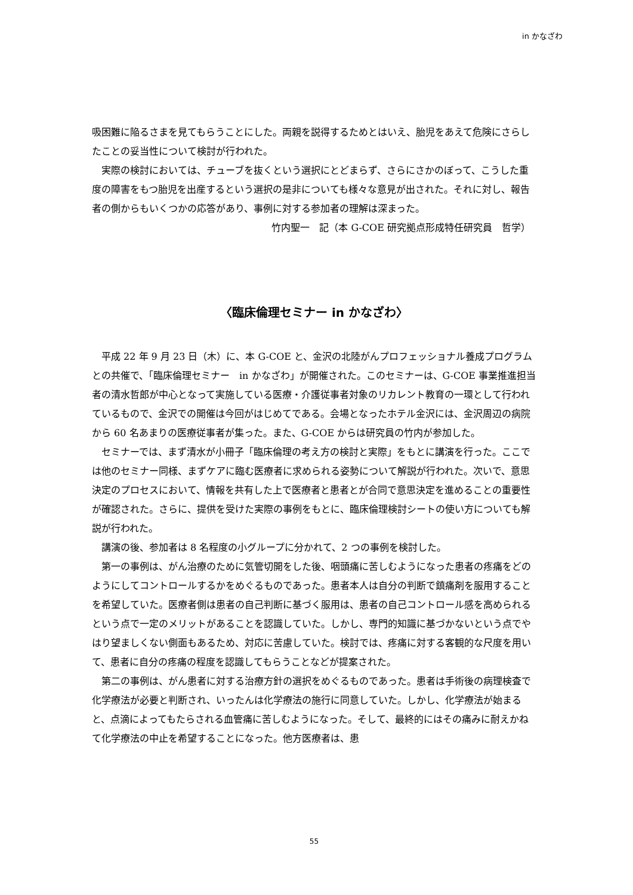in かなざわ
吸困難に陥るさまを見てもらうことにした。両親を説得するためとはいえ、胎児をあえて危険にさらしたことの妥当性について検討が行われた。
実際の検討においては、チューブを抜くという選択にとどまらず、さらにさかのぼって、こうした重度の障害をもつ胎児を出産するという選択の是非についても様々な意見が出された。それに対し、報告者の側からもいくつかの応答があり、事例に対する参加者の理解は深まった。
竹内聖一　記（本 G-COE 研究拠点形成特任研究員　哲学）
〈臨床倫理セミナー in かなざわ〉
平成 22 年 9 月 23 日（木）に、本 G-COE と、金沢の北陸がんプロフェッショナル養成プログラムとの共催で、「臨床倫理セミナー　in かなざわ」が開催された。このセミナーは、G-COE 事業推進担当者の清水哲郎が中心となって実施している医療・介護従事者対象のリカレント教育の一環として行われているもので、金沢での開催は今回がはじめてである。会場となったホテル金沢には、金沢周辺の病院から 60 名あまりの医療従事者が集った。また、G-COE からは研究員の竹内が参加した。
セミナーでは、まず清水が小冊子「臨床倫理の考え方の検討と実際」をもとに講演を行った。ここでは他のセミナー同様、まずケアに臨む医療者に求められる姿勢について解説が行われた。次いで、意思決定のプロセスにおいて、情報を共有した上で医療者と患者とが合同で意思決定を進めることの重要性が確認された。さらに、提供を受けた実際の事例をもとに、臨床倫理検討シートの使い方についても解説が行われた。
講演の後、参加者は 8 名程度の小グループに分かれて、2 つの事例を検討した。
第一の事例は、がん治療のために気管切開をした後、咽頭痛に苦しむようになった患者の疼痛をどのようにしてコントロールするかをめぐるものであった。患者本人は自分の判断で鎮痛剤を服用することを希望していた。医療者側は患者の自己判断に基づく服用は、患者の自己コントロール感を高められるという点で一定のメリットがあることを認識していた。しかし、専門的知識に基づかないという点でやはり望ましくない側面もあるため、対応に苦慮していた。検討では、疼痛に対する客観的な尺度を用いて、患者に自分の疼痛の程度を認識してもらうことなどが提案された。
第二の事例は、がん患者に対する治療方針の選択をめぐるものであった。患者は手術後の病理検査で化学療法が必要と判断され、いったんは化学療法の施行に同意していた。しかし、化学療法が始まると、点滴によってもたらされる血管痛に苦しむようになった。そして、最終的にはその痛みに耐えかねて化学療法の中止を希望することになった。他方医療者は、患
55